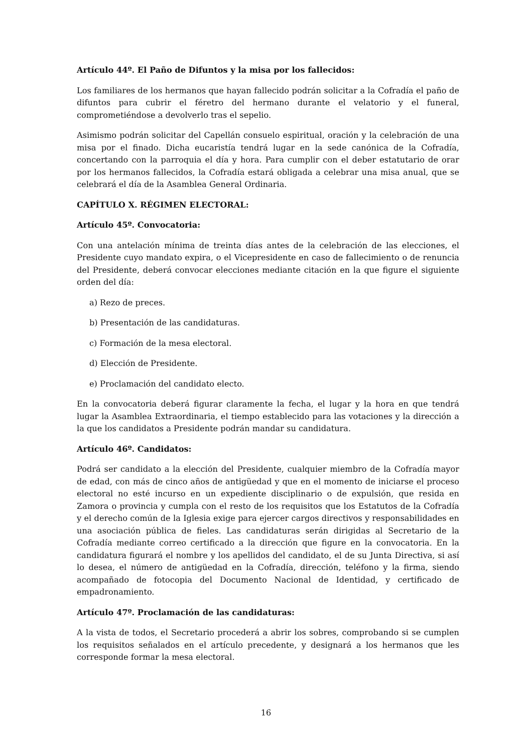Artículo 44º. El Paño de Difuntos y la misa por los fallecidos:
Los familiares de los hermanos que hayan fallecido podrán solicitar a la Cofradía el paño de difuntos para cubrir el féretro del hermano durante el velatorio y el funeral, comprometiéndose a devolverlo tras el sepelio.
Asimismo podrán solicitar del Capellán consuelo espiritual, oración y la celebración de una misa por el finado. Dicha eucaristía tendrá lugar en la sede canónica de la Cofradía, concertando con la parroquia el día y hora. Para cumplir con el deber estatutario de orar por los hermanos fallecidos, la Cofradía estará obligada a celebrar una misa anual, que se celebrará el día de la Asamblea General Ordinaria.
CAPÍTULO X. RÉGIMEN ELECTORAL:
Artículo 45º. Convocatoria:
Con una antelación mínima de treinta días antes de la celebración de las elecciones, el Presidente cuyo mandato expira, o el Vicepresidente en caso de fallecimiento o de renuncia del Presidente, deberá convocar elecciones mediante citación en la que figure el siguiente orden del día:
a) Rezo de preces.
b) Presentación de las candidaturas.
c) Formación de la mesa electoral.
d) Elección de Presidente.
e) Proclamación del candidato electo.
En la convocatoria deberá figurar claramente la fecha, el lugar y la hora en que tendrá lugar la Asamblea Extraordinaria, el tiempo establecido para las votaciones y la dirección a la que los candidatos a Presidente podrán mandar su candidatura.
Artículo 46º. Candidatos:
Podrá ser candidato a la elección del Presidente, cualquier miembro de la Cofradía mayor de edad, con más de cinco años de antigüedad y que en el momento de iniciarse el proceso electoral no esté incurso en un expediente disciplinario o de expulsión, que resida en Zamora o provincia y cumpla con el resto de los requisitos que los Estatutos de la Cofradía y el derecho común de la Iglesia exige para ejercer cargos directivos y responsabilidades en una asociación pública de fieles. Las candidaturas serán dirigidas al Secretario de la Cofradía mediante correo certificado a la dirección que figure en la convocatoria. En la candidatura figurará el nombre y los apellidos del candidato, el de su Junta Directiva, si así lo desea, el número de antigüedad en la Cofradía, dirección, teléfono y la firma, siendo acompañado de fotocopia del Documento Nacional de Identidad, y certificado de empadronamiento.
Artículo 47º. Proclamación de las candidaturas:
A la vista de todos, el Secretario procederá a abrir los sobres, comprobando si se cumplen los requisitos señalados en el artículo precedente, y designará a los hermanos que les corresponde formar la mesa electoral.
16